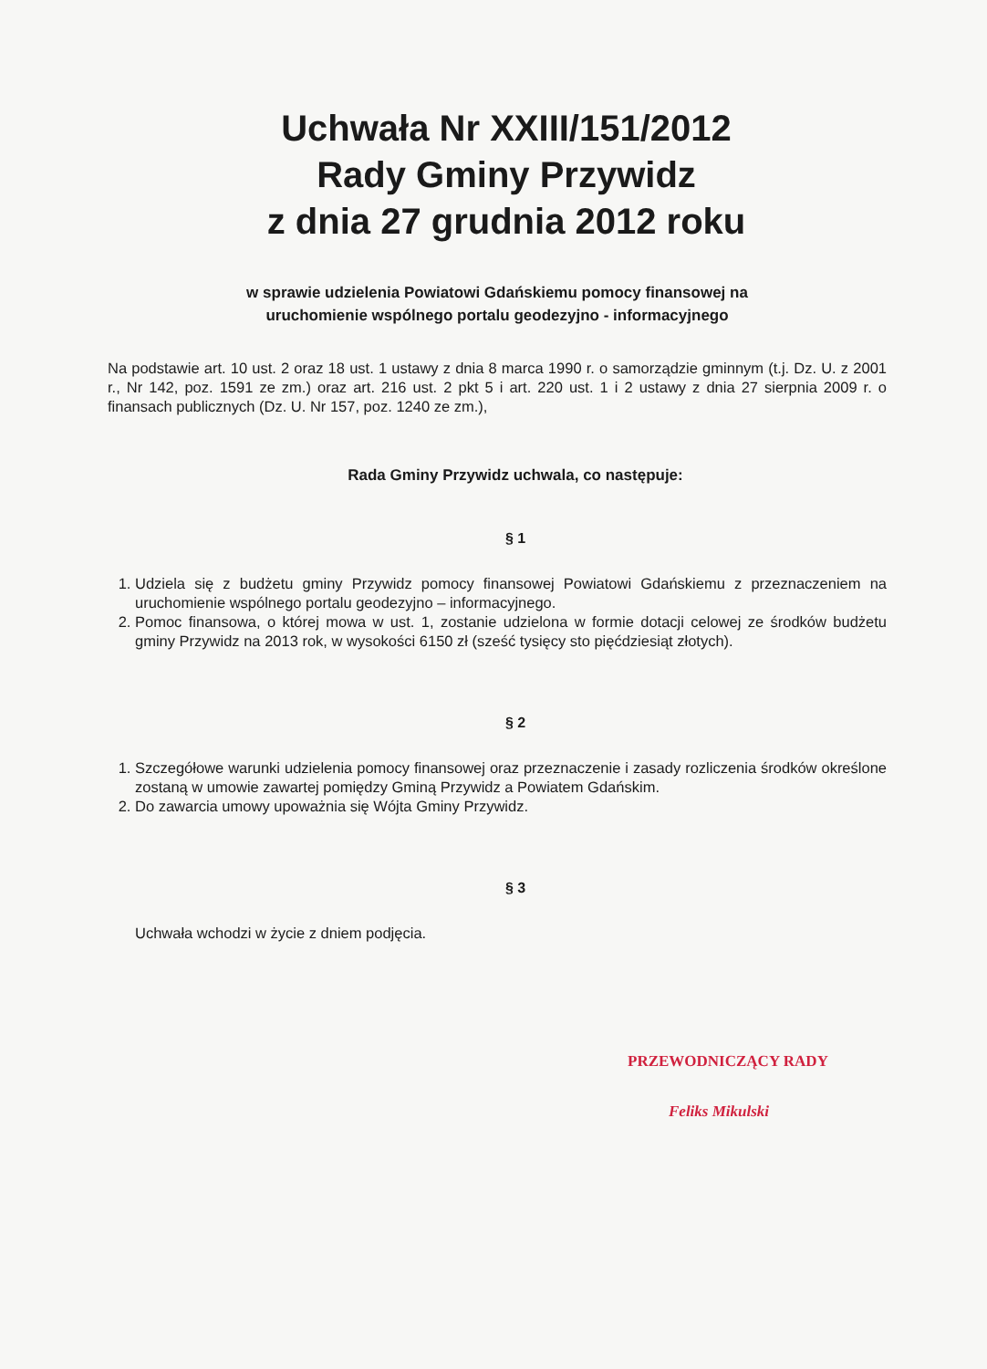Uchwała Nr XXIII/151/2012
Rady Gminy Przywidz
z dnia 27 grudnia 2012 roku
w sprawie udzielenia Powiatowi Gdańskiemu pomocy finansowej na
uruchomienie wspólnego portalu geodezyjno - informacyjnego
Na podstawie art. 10 ust. 2 oraz 18 ust. 1 ustawy z dnia 8 marca 1990 r. o samorządzie gminnym (t.j. Dz. U. z 2001 r., Nr 142, poz. 1591 ze zm.) oraz art. 216 ust. 2 pkt 5 i art. 220 ust. 1 i 2 ustawy z dnia 27 sierpnia 2009 r. o finansach publicznych (Dz. U. Nr 157, poz. 1240 ze zm.),
Rada Gminy Przywidz uchwala, co następuje:
§ 1
1. Udziela się z budżetu gminy Przywidz pomocy finansowej Powiatowi Gdańskiemu z przeznaczeniem na uruchomienie wspólnego portalu geodezyjno – informacyjnego.
2. Pomoc finansowa, o której mowa w ust. 1, zostanie udzielona w formie dotacji celowej ze środków budżetu gminy Przywidz na 2013 rok, w wysokości 6150 zł (sześć tysięcy sto pięćdziesiąt złotych).
§ 2
1. Szczegółowe warunki udzielenia pomocy finansowej oraz przeznaczenie i zasady rozliczenia środków określone zostaną w umowie zawartej pomiędzy Gminą Przywidz a Powiatem Gdańskim.
2. Do zawarcia umowy upoważnia się Wójta Gminy Przywidz.
§ 3
Uchwała wchodzi w życie z dniem podjęcia.
PRZEWODNICZĄCY RADY
Feliks Mikulski